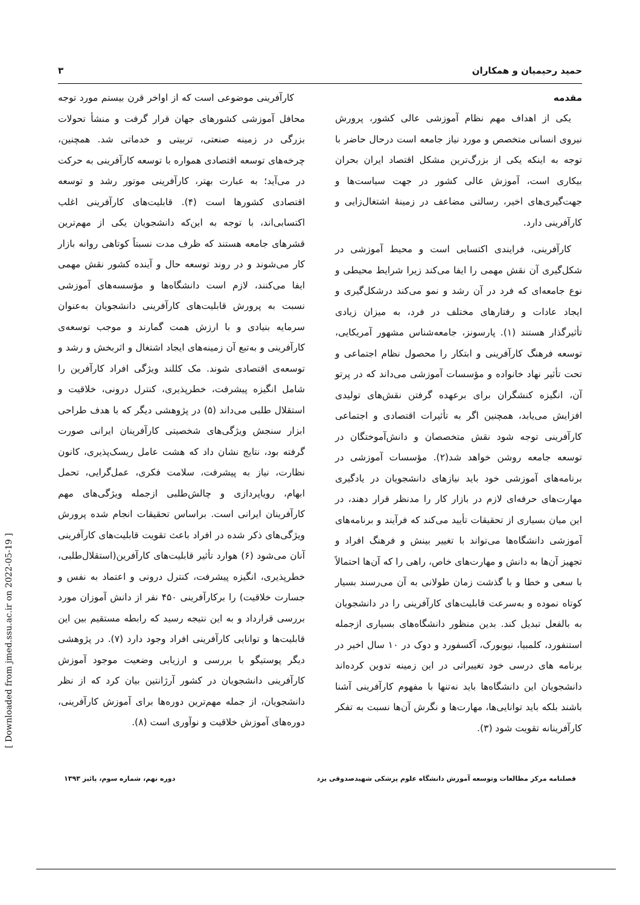[ Downloaded from jmed.ssu.ac.ir on 2022-05-19 ]
حمید رحیمیان و همکاران ۳
مقدمه
یکی از اهداف مهم نظام آموزشی عالی کشور، پرورش نیروی انسانی متخصص و مورد نیاز جامعه است درحال حاضر با توجه به اینکه یکی از بزرگ‌ترین مشکل اقتصاد ایران بحران بیکاری است، آموزش عالی کشور در جهت سیاست‌ها و جهت‌گیری‌های اخیر، رسالتی مضاعف در زمینهٔ اشتغال‌زایی و کارآفرینی دارد.
کارآفرینی، فرایندی اکتسابی است و محیط آموزشی در شکل‌گیری آن نقش مهمی را ایفا می‌کند زیرا شرایط محیطی و نوع جامعه‌ای که فرد در آن رشد و نمو می‌کند درشکل‌گیری و ایجاد عادات و رفتارهای مختلف در فرد، به میزان زیادی تأثیرگذار هستند (۱). پارسونز، جامعه‌شناس مشهور آمریکایی، توسعه فرهنگ کارآفرینی و ابتکار را محصول نظام اجتماعی و تحت تأثیر نهاد خانواده و مؤسسات آموزشی می‌داند که در پرتو آن، انگیزه کنشگران برای برعهده گرفتن نقش‌های تولیدی افزایش می‌یابد، همچنین اگر به تأثیرات اقتصادی و اجتماعی کارآفرینی توجه شود نقش متخصصان و دانش‌آموختگان در توسعه جامعه روشن خواهد شد(۲). مؤسسات آموزشی در برنامه‌های آموزشی خود باید نیازهای دانشجویان در یادگیری مهارت‌های حرفه‌ای لازم در بازار کار را مدنظر قرار دهند، در این میان بسیاری از تحقیقات تأیید می‌کند که فرآیند و برنامه‌های آموزشی دانشگاه‌ها می‌تواند با تغییر بینش و فرهنگ افراد و تجهیز آن‌ها به دانش و مهارت‌های خاص، راهی را که آن‌ها احتمالاً با سعی و خطا و با گذشت زمان طولانی به آن می‌رسند بسیار کوتاه نموده و به‌سرعت قابلیت‌های کارآفرینی را در دانشجویان به بالفعل تبدیل کند. بدین منظور دانشگاه‌های بسیاری ازجمله استنفورد، کلمبیا، نیویورک، آکسفورد و دوک در ۱۰ سال اخیر در برنامه های درسی خود تغییراتی در این زمینه تدوین کرده‌اند دانشجویان این دانشگاه‌ها باید نه‌تنها با مفهوم کارآفرینی آشنا باشند بلکه باید توانایی‌ها، مهارت‌ها و نگرش آن‌ها نسبت به تفکر کارآفرینانه تقویت شود (۳).
کارآفرینی موضوعی است که از اواخر قرن بیستم مورد توجه محافل آموزشی کشورهای جهان قرار گرفت و منشأ تحولات بزرگی در زمینه صنعتی، تربیتی و خدماتی شد. همچنین، چرخه‌های توسعه اقتصادی همواره با توسعه کارآفرینی به حرکت در می‌آید؛ به عبارت بهتر، کارآفرینی موتور رشد و توسعه اقتصادی کشورها است (۴). قابلیت‌های کارآفرینی اغلب اکتسابی‌اند، با توجه به این‌که دانشجویان یکی از مهم‌ترین قشرهای جامعه هستند که ظرف مدت نسبتاً کوتاهی روانه بازار کار می‌شوند و در روند توسعه حال و آینده کشور نقش مهمی ایفا می‌کنند، لازم است دانشگاه‌ها و مؤسسه‌های آموزشی نسبت به پرورش قابلیت‌های کارآفرینی دانشجویان به‌عنوان سرمایه بنیادی و با ارزش همت گمارند و موجب توسعه‌ی کارآفرینی و به‌تبع آن زمینه‌های ایجاد اشتغال و اثربخش و رشد و توسعه‌ی اقتصادی شوند. مک کللند ویژگی افراد کارآفرین را شامل انگیزه پیشرفت، خطرپذیری، کنترل درونی، خلاقیت و استقلال طلبی می‌داند (۵) در پژوهشی دیگر که با هدف طراحی ابزار سنجش ویژگی‌های شخصیتی کارآفرینان ایرانی صورت گرفته بود، نتایج نشان داد که هشت عامل ریسک‌پذیری، کانون نظارت، نیاز به پیشرفت، سلامت فکری، عمل‌گرایی، تحمل ابهام، رویاپردازی و چالش‌طلبی ازجمله ویژگی‌های مهم کارآفرینان ایرانی است. براساس تحقیقات انجام شده پرورش ویژگی‌های ذکر شده در افراد باعث تقویت قابلیت‌های کارآفرینی آنان می‌شود (۶) هوارد تأثیر قابلیت‌های کارآفرین(استقلال‌طلبی، خطرپذیری، انگیزه پیشرفت، کنترل درونی و اعتماد به نفس و جسارت خلاقیت) را برکارآفرینی ۴۵۰ نفر از دانش آموزان مورد بررسی قرارداد و به این نتیجه رسید که رابطه مستقیم بین این قابلیت‌ها و توانایی کارآفرینی افراد وجود دارد (۷). در پژوهشی دیگر پوستیگو با بررسی و ارزیابی وضعیت موجود آموزش کارآفرینی دانشجویان در کشور آرژانتین بیان کرد که از نظر دانشجویان، از جمله مهم‌ترین دوره‌ها برای آموزش کارآفرینی، دوره‌های آموزش خلاقیت و نوآوری است (۸).
فصلنامه مرکز مطالعات وتوسعه آموزش دانشگاه علوم پزشکی شهیدصدوقی یزد دوره نهم، شماره سوم، پائیز ۱۳۹۳